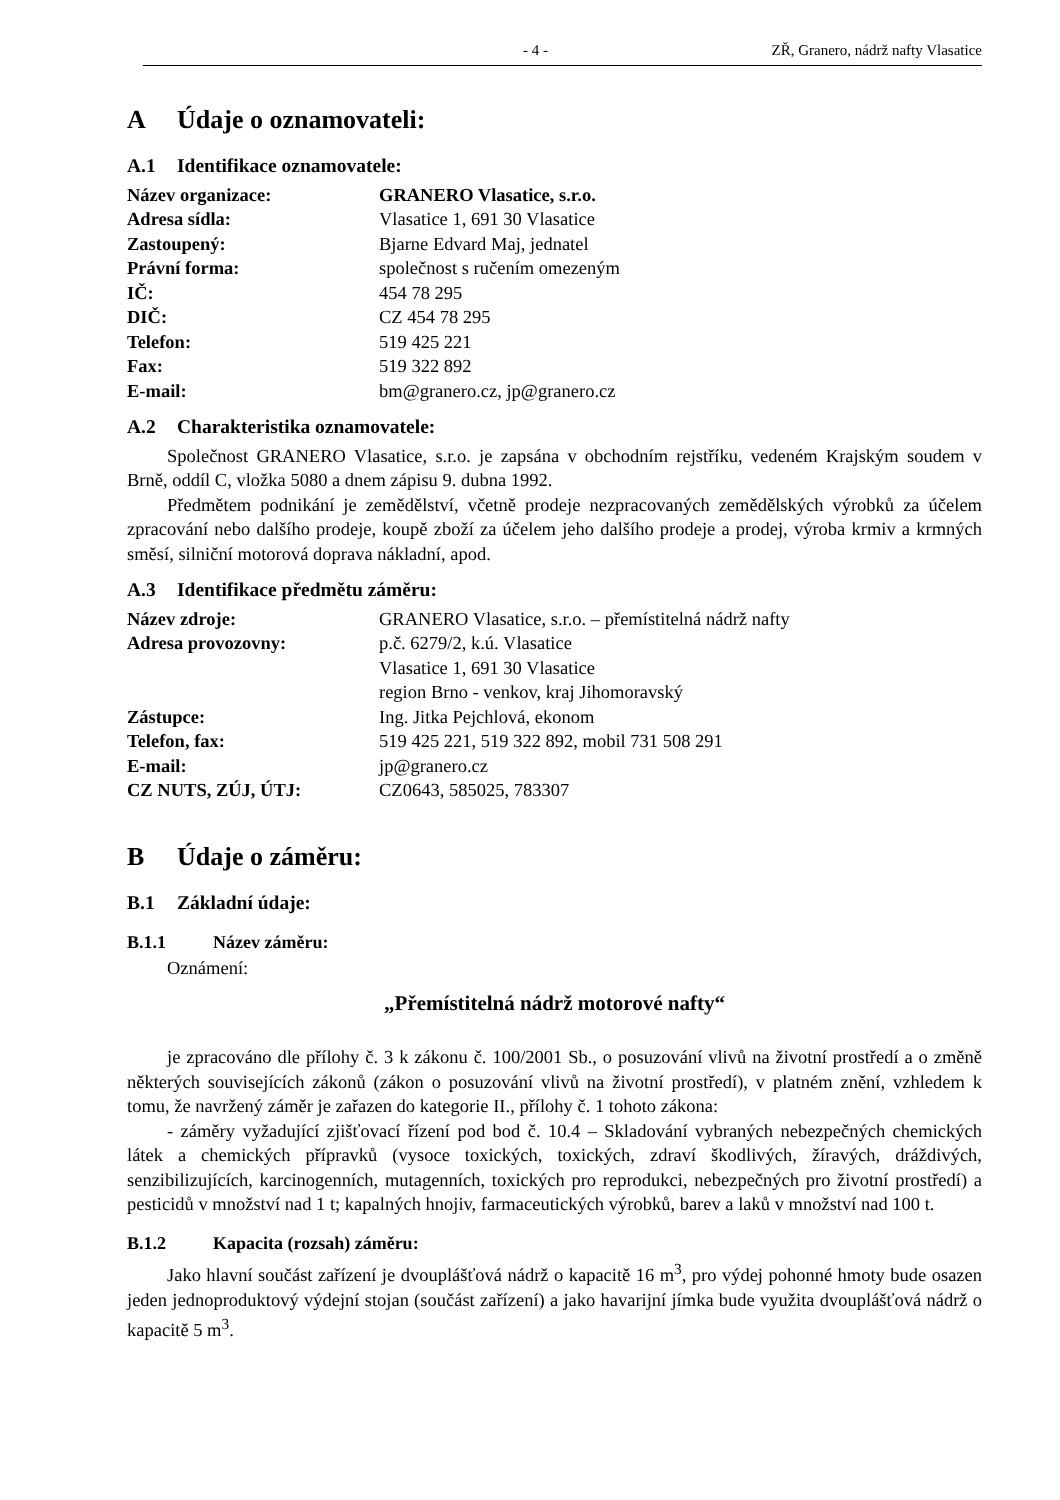- 4 - ZŘ, Granero, nádrž nafty Vlasatice
A Údaje o oznamovateli:
A.1 Identifikace oznamovatele:
| Název organizace: | GRANERO Vlasatice, s.r.o. |
| Adresa sídla: | Vlasatice 1, 691 30 Vlasatice |
| Zastoupený: | Bjarne Edvard Maj, jednatel |
| Právní forma: | společnost s ručením omezeným |
| IČ: | 454 78 295 |
| DIČ: | CZ 454 78 295 |
| Telefon: | 519 425 221 |
| Fax: | 519 322 892 |
| E-mail: | bm@granero.cz, jp@granero.cz |
A.2 Charakteristika oznamovatele:
Společnost GRANERO Vlasatice, s.r.o. je zapsána v obchodním rejstříku, vedeném Krajským soudem v Brně, oddíl C, vložka 5080 a dnem zápisu 9. dubna 1992.
Předmětem podnikání je zemědělství, včetně prodeje nezpracovaných zemědělských výrobků za účelem zpracování nebo dalšího prodeje, koupě zboží za účelem jeho dalšího prodeje a prodej, výroba krmiv a krmných směsí, silniční motorová doprava nákladní, apod.
A.3 Identifikace předmětu záměru:
| Název zdroje: | GRANERO Vlasatice, s.r.o. – přemístitelná nádrž nafty |
| Adresa provozovny: | p.č. 6279/2, k.ú. Vlasatice Vlasatice 1, 691 30 Vlasatice region Brno - venkov, kraj Jihomoravský |
| Zástupce: | Ing. Jitka Pejchlová, ekonom |
| Telefon, fax: | 519 425 221, 519 322 892, mobil 731 508 291 |
| E-mail: | jp@granero.cz |
| CZ NUTS, ZÚJ, ÚTJ: | CZ0643, 585025, 783307 |
B Údaje o záměru:
B.1 Základní údaje:
B.1.1 Název záměru:
Oznámení:
„Přemístitelná nádrž motorové nafty“
je zpracováno dle přílohy č. 3 k zákonu č. 100/2001 Sb., o posuzování vlivů na životní prostředí a o změně některých souvisejících zákonů (zákon o posuzování vlivů na životní prostředí), v platném znění, vzhledem k tomu, že navržený záměr je zařazen do kategorie II., přílohy č. 1 tohoto zákona:
- záměry vyžadující zjišťovací řízení pod bod č. 10.4 – Skladování vybraných nebezpečných chemických látek a chemických přípravků (vysoce toxických, toxických, zdraví škodlivých, žíravých, dráždivých, senzibilizujících, karcinogenních, mutagenních, toxických pro reprodukci, nebezpečných pro životní prostředí) a pesticidů v množství nad 1 t; kapalných hnojiv, farmaceutických výrobků, barev a laků v množství nad 100 t.
B.1.2 Kapacita (rozsah) záměru:
Jako hlavní součást zařízení je dvouplášťová nádrž o kapacitě 16 m<sup>3</sup>, pro výdej pohonné hmoty bude osazen jeden jednoproduktový výdejní stojan (součást zařízení) a jako havarijní jímka bude využita dvouplášťová nádrž o kapacitě 5 m<sup>3</sup>.